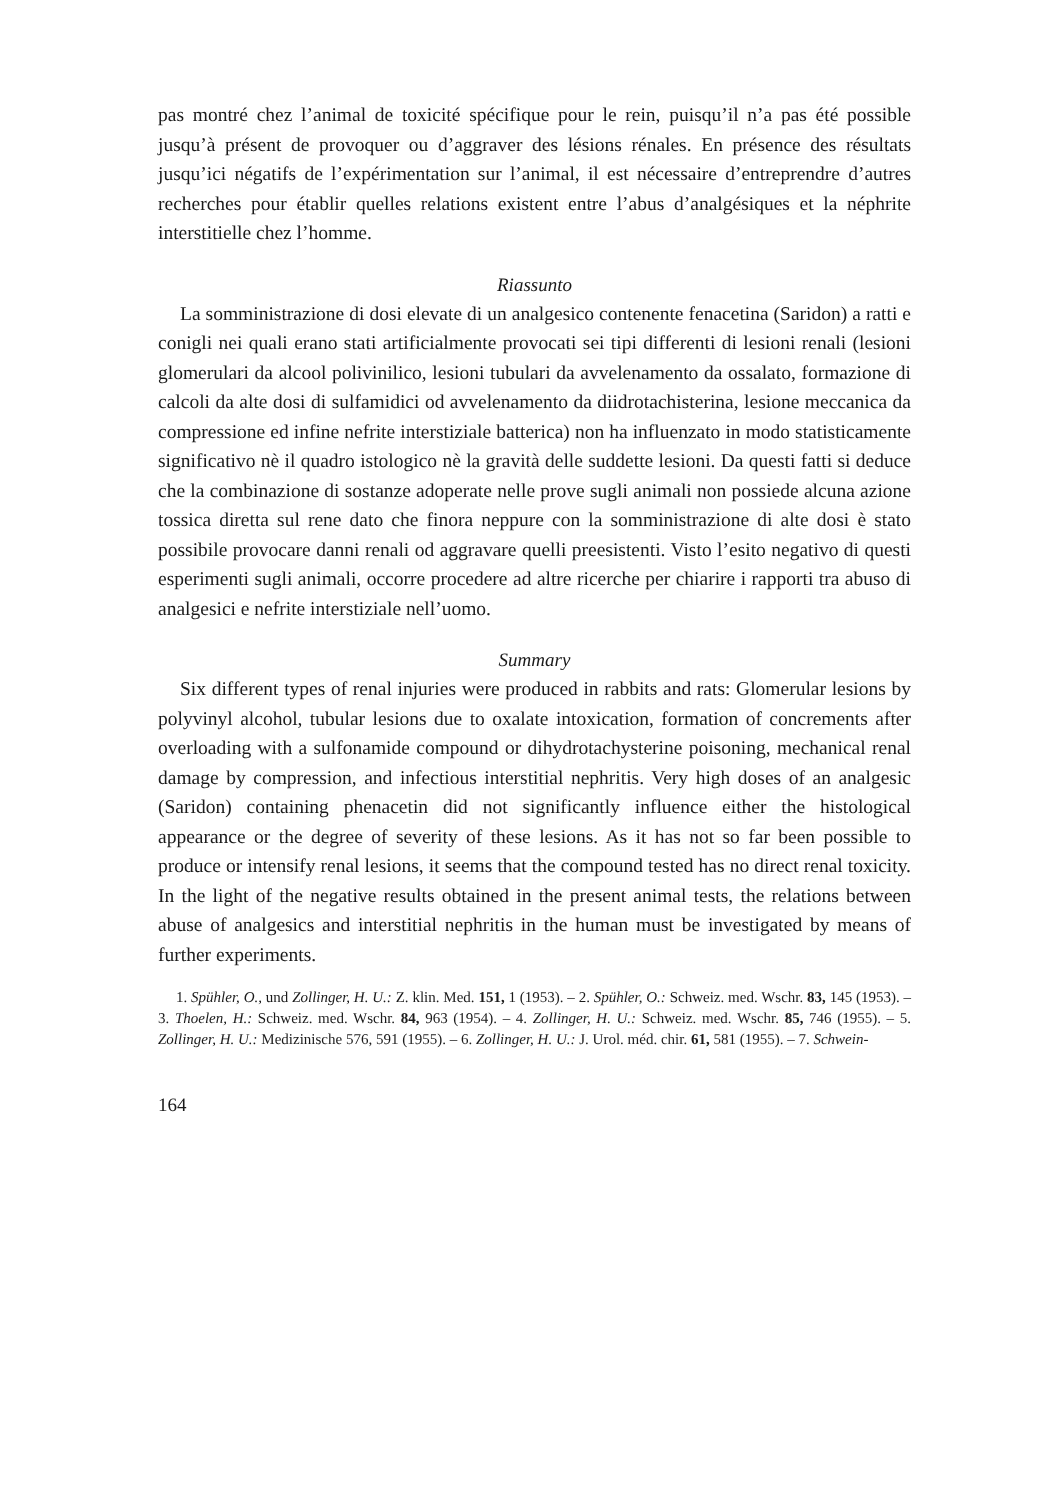pas montré chez l’animal de toxicité spécifique pour le rein, puisqu’il n’a pas été possible jusqu’à présent de provoquer ou d’aggraver des lésions rénales. En présence des résultats jusqu’ici négatifs de l’expérimentation sur l’animal, il est nécessaire d’entreprendre d’autres recherches pour établir quelles relations existent entre l’abus d’analgésiques et la néphrite interstitielle chez l’homme.
Riassunto
La somministrazione di dosi elevate di un analgesico contenente fenacetina (Saridon) a ratti e conigli nei quali erano stati artificialmente provocati sei tipi differenti di lesioni renali (lesioni glomerulari da alcool polivinilico, lesioni tubulari da avvelenamento da ossalato, formazione di calcoli da alte dosi di sulfamidici od avvelenamento da diidrotachisterina, lesione meccanica da compressione ed infine nefrite interstiziale batterica) non ha influenzato in modo statisticamente significativo nè il quadro istologico nè la gravità delle suddette lesioni. Da questi fatti si deduce che la combinazione di sostanze adoperate nelle prove sugli animali non possiede alcuna azione tossica diretta sul rene dato che finora neppure con la somministrazione di alte dosi è stato possibile provocare danni renali od aggravare quelli preesistenti. Visto l’esito negativo di questi esperimenti sugli animali, occorre procedere ad altre ricerche per chiarire i rapporti tra abuso di analgesici e nefrite interstiziale nell’uomo.
Summary
Six different types of renal injuries were produced in rabbits and rats: Glomerular lesions by polyvinyl alcohol, tubular lesions due to oxalate intoxication, formation of concrements after overloading with a sulfonamide compound or dihydrotachysterine poisoning, mechanical renal damage by compression, and infectious interstitial nephritis. Very high doses of an analgesic (Saridon) containing phenacetin did not significantly influence either the histological appearance or the degree of severity of these lesions. As it has not so far been possible to produce or intensify renal lesions, it seems that the compound tested has no direct renal toxicity. In the light of the negative results obtained in the present animal tests, the relations between abuse of analgesics and interstitial nephritis in the human must be investigated by means of further experiments.
1. Spühler, O., und Zollinger, H. U.: Z. klin. Med. 151, 1 (1953). – 2. Spühler, O.: Schweiz. med. Wschr. 83, 145 (1953). – 3. Thoelen, H.: Schweiz. med. Wschr. 84, 963 (1954). – 4. Zollinger, H. U.: Schweiz. med. Wschr. 85, 746 (1955). – 5. Zollinger, H. U.: Medizinische 576, 591 (1955). – 6. Zollinger, H. U.: J. Urol. méd. chir. 61, 581 (1955). – 7. Schwein-
164